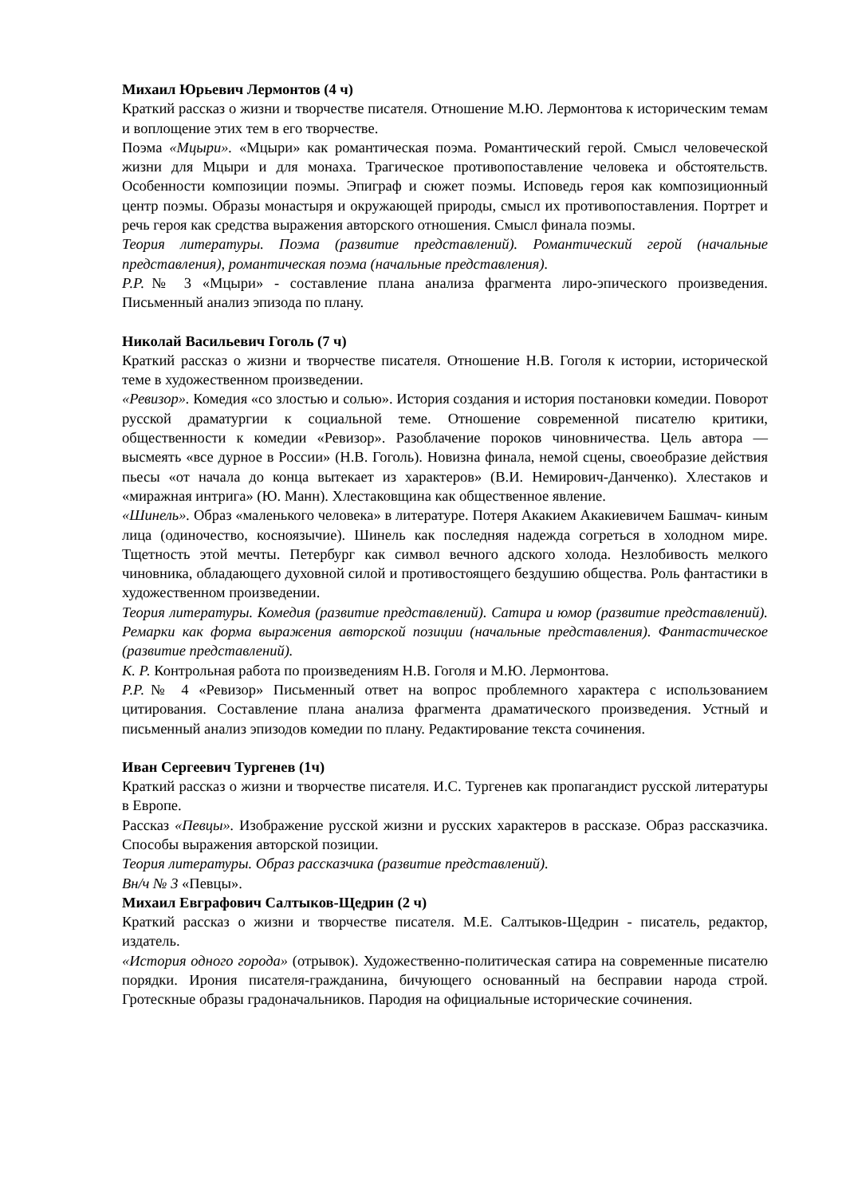Михаил Юрьевич Лермонтов (4 ч)
Краткий рассказ о жизни и творчестве писателя. Отношение М.Ю. Лермонтова к историческим темам и воплощение этих тем в его творчестве.
Поэма «Мцыри». «Мцыри» как романтическая поэма. Романтический герой. Смысл человеческой жизни для Мцыри и для монаха. Трагическое противопоставление человека и обстоятельств. Особенности композиции поэмы. Эпиграф и сюжет поэмы. Исповедь героя как композиционный центр поэмы. Образы монастыря и окружающей природы, смысл их противопоставления. Портрет и речь героя как средства выражения авторского отношения. Смысл финала поэмы.
Теория литературы. Поэма (развитие представлений). Романтический герой (начальные представления), романтическая поэма (начальные представления).
Р.Р.№ 3 «Мцыри» - составление плана анализа фрагмента лиро-эпического произведения. Письменный анализ эпизода по плану.
Николай Васильевич Гоголь (7 ч)
Краткий рассказ о жизни и творчестве писателя. Отношение Н.В. Гоголя к истории, исторической теме в художественном произведении.
«Ревизор». Комедия «со злостью и солью». История создания и история постановки комедии. Поворот русской драматургии к социальной теме. Отношение современной писателю критики, общественности к комедии «Ревизор». Разоблачение пороков чиновничества. Цель автора — высмеять «все дурное в России» (Н.В. Гоголь). Новизна финала, немой сцены, своеобразие действия пьесы «от начала до конца вытекает из характеров» (В.И. Немирович-Данченко). Хлестаков и «миражная интрига» (Ю. Манн). Хлестаковщина как общественное явление.
«Шинель». Образ «маленького человека» в литературе. Потеря Акакием Акакиевичем Башмач- киным лица (одиночество, косноязычие). Шинель как последняя надежда согреться в холодном мире. Тщетность этой мечты. Петербург как символ вечного адского холода. Незлобивость мелкого чиновника, обладающего духовной силой и противостоящего бездушию общества. Роль фантастики в художественном произведении.
Теория литературы. Комедия (развитие представлений). Сатира и юмор (развитие представлений). Ремарки как форма выражения авторской позиции (начальные представления). Фантастическое (развитие представлений).
К. Р. Контрольная работа по произведениям Н.В. Гоголя и М.Ю. Лермонтова.
Р.Р.№ 4 «Ревизор» Письменный ответ на вопрос проблемного характера с использованием цитирования. Составление плана анализа фрагмента драматического произведения. Устный и письменный анализ эпизодов комедии по плану. Редактирование текста сочинения.
Иван Сергеевич Тургенев (1ч)
Краткий рассказ о жизни и творчестве писателя. И.С. Тургенев как пропагандист русской литературы в Европе.
Рассказ «Певцы». Изображение русской жизни и русских характеров в рассказе. Образ рассказчика. Способы выражения авторской позиции.
Теория литературы. Образ рассказчика (развитие представлений).
Вн/ч № 3 «Певцы».
Михаил Евграфович Салтыков-Щедрин (2 ч)
Краткий рассказ о жизни и творчестве писателя. М.Е. Салтыков-Щедрин - писатель, редактор, издатель.
«История одного города» (отрывок). Художественно-политическая сатира на современные писателю порядки. Ирония писателя-гражданина, бичующего основанный на бесправии народа строй. Гротескные образы градоначальников. Пародия на официальные исторические сочинения.